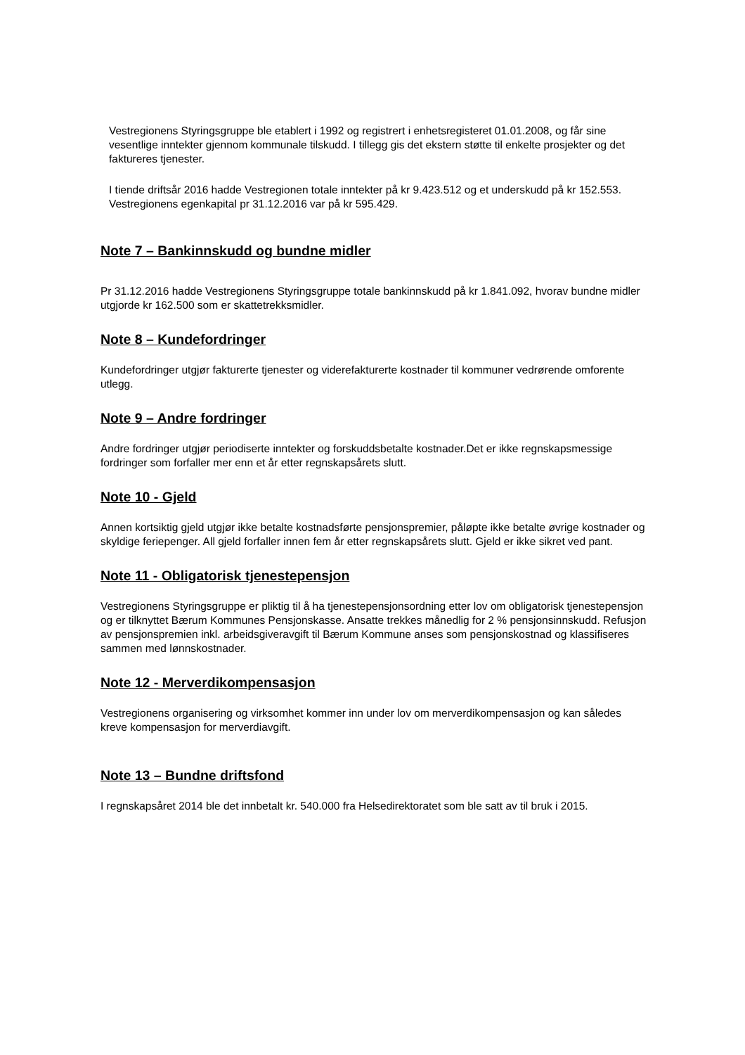Vestregionens Styringsgruppe ble etablert i 1992 og registrert i enhetsregisteret 01.01.2008, og får sine vesentlige inntekter gjennom kommunale tilskudd. I tillegg gis det ekstern støtte til enkelte prosjekter og det faktureres tjenester.
I tiende driftsår 2016 hadde Vestregionen totale inntekter på kr 9.423.512 og et underskudd på kr 152.553. Vestregionens egenkapital pr 31.12.2016 var på kr 595.429.
Note 7 – Bankinnskudd og bundne midler
Pr 31.12.2016 hadde Vestregionens Styringsgruppe totale bankinnskudd på kr 1.841.092, hvorav bundne midler utgjorde kr 162.500 som er skattetrekksmidler.
Note 8 – Kundefordringer
Kundefordringer utgjør fakturerte tjenester og viderefakturerte kostnader til kommuner vedrørende omforente utlegg.
Note 9 – Andre fordringer
Andre fordringer utgjør periodiserte inntekter og forskuddsbetalte kostnader.Det er ikke regnskapsmessige fordringer som forfaller mer enn et år etter regnskapsårets slutt.
Note 10 - Gjeld
Annen kortsiktig gjeld utgjør ikke betalte kostnadsførte pensjonspremier, påløpte ikke betalte øvrige kostnader og skyldige feriepenger. All gjeld forfaller innen fem år etter regnskapsårets slutt. Gjeld er ikke sikret ved pant.
Note 11 - Obligatorisk tjenestepensjon
Vestregionens Styringsgruppe er pliktig til å ha tjenestepensjonsordning etter lov om obligatorisk tjenestepensjon og er tilknyttet Bærum Kommunes Pensjonskasse. Ansatte trekkes månedlig for 2 % pensjonsinnskudd. Refusjon av pensjonspremien inkl. arbeidsgiveravgift til Bærum Kommune anses som pensjonskostnad og klassifiseres sammen med lønnskostnader.
Note 12 - Merverdikompensasjon
Vestregionens organisering og virksomhet kommer inn under lov om merverdikompensasjon og kan således kreve kompensasjon for merverdiavgift.
Note 13 – Bundne driftsfond
I regnskapsåret 2014 ble det innbetalt kr. 540.000 fra Helsedirektoratet som ble satt av til bruk i 2015.